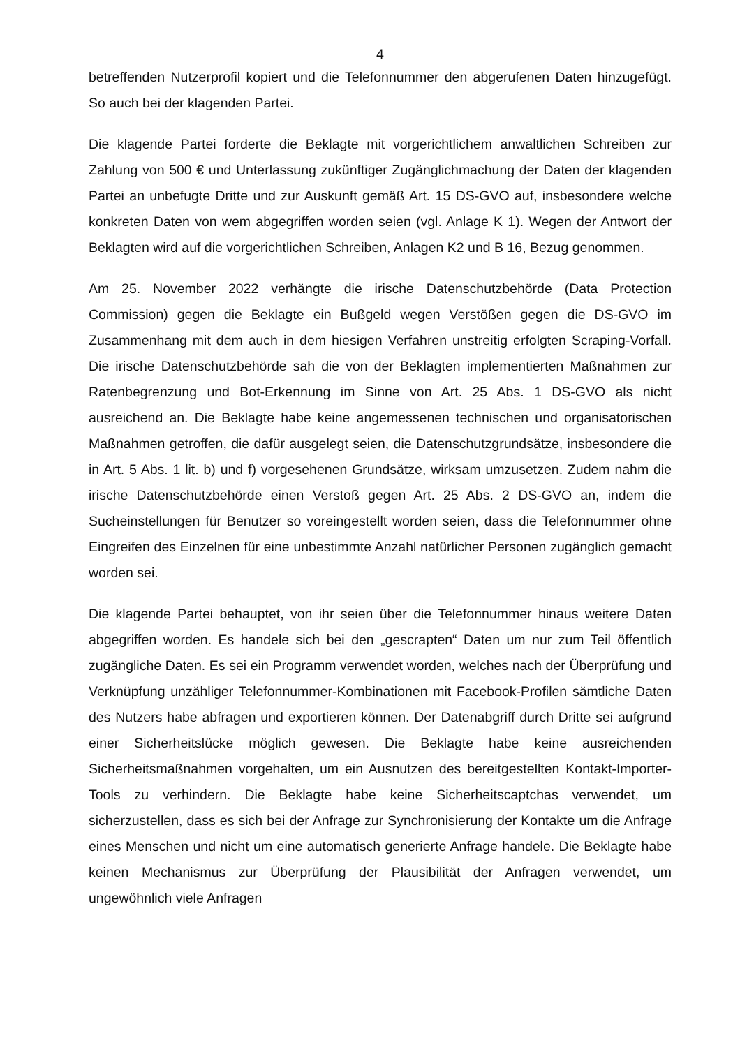4
betreffenden Nutzerprofil kopiert und die Telefonnummer den abgerufenen Daten hinzugefügt. So auch bei der klagenden Partei.
Die klagende Partei forderte die Beklagte mit vorgerichtlichem anwaltlichen Schreiben zur Zahlung von 500 € und Unterlassung zukünftiger Zugänglichmachung der Daten der klagenden Partei an unbefugte Dritte und zur Auskunft gemäß Art. 15 DS-GVO auf, insbesondere welche konkreten Daten von wem abgegriffen worden seien (vgl. Anlage K 1). Wegen der Antwort der Beklagten wird auf die vorgerichtlichen Schreiben, Anlagen K2 und B 16, Bezug genommen.
Am 25. November 2022 verhängte die irische Datenschutzbehörde (Data Protection Commission) gegen die Beklagte ein Bußgeld wegen Verstößen gegen die DS-GVO im Zusammenhang mit dem auch in dem hiesigen Verfahren unstreitig erfolgten Scraping-Vorfall. Die irische Datenschutzbehörde sah die von der Beklagten implementierten Maßnahmen zur Ratenbegrenzung und Bot-Erkennung im Sinne von Art. 25 Abs. 1 DS-GVO als nicht ausreichend an. Die Beklagte habe keine angemessenen technischen und organisatorischen Maßnahmen getroffen, die dafür ausgelegt seien, die Datenschutzgrundsätze, insbesondere die in Art. 5 Abs. 1 lit. b) und f) vorgesehenen Grundsätze, wirksam umzusetzen. Zudem nahm die irische Datenschutzbehörde einen Verstoß gegen Art. 25 Abs. 2 DS-GVO an, indem die Sucheinstellungen für Benutzer so voreingestellt worden seien, dass die Telefonnummer ohne Eingreifen des Einzelnen für eine unbestimmte Anzahl natürlicher Personen zugänglich gemacht worden sei.
Die klagende Partei behauptet, von ihr seien über die Telefonnummer hinaus weitere Daten abgegriffen worden. Es handele sich bei den „gescrapten“ Daten um nur zum Teil öffentlich zugängliche Daten. Es sei ein Programm verwendet worden, welches nach der Überprüfung und Verknüpfung unzähliger Telefonnummer-Kombinationen mit Facebook-Profilen sämtliche Daten des Nutzers habe abfragen und exportieren können. Der Datenabgriff durch Dritte sei aufgrund einer Sicherheitslücke möglich gewesen. Die Beklagte habe keine ausreichenden Sicherheitsmaßnahmen vorgehalten, um ein Ausnutzen des bereitgestellten Kontakt-Importer-Tools zu verhindern. Die Beklagte habe keine Sicherheitscaptchas verwendet, um sicherzustellen, dass es sich bei der Anfrage zur Synchronisierung der Kontakte um die Anfrage eines Menschen und nicht um eine automatisch generierte Anfrage handele. Die Beklagte habe keinen Mechanismus zur Überprüfung der Plausibilität der Anfragen verwendet, um ungewöhnlich viele Anfragen